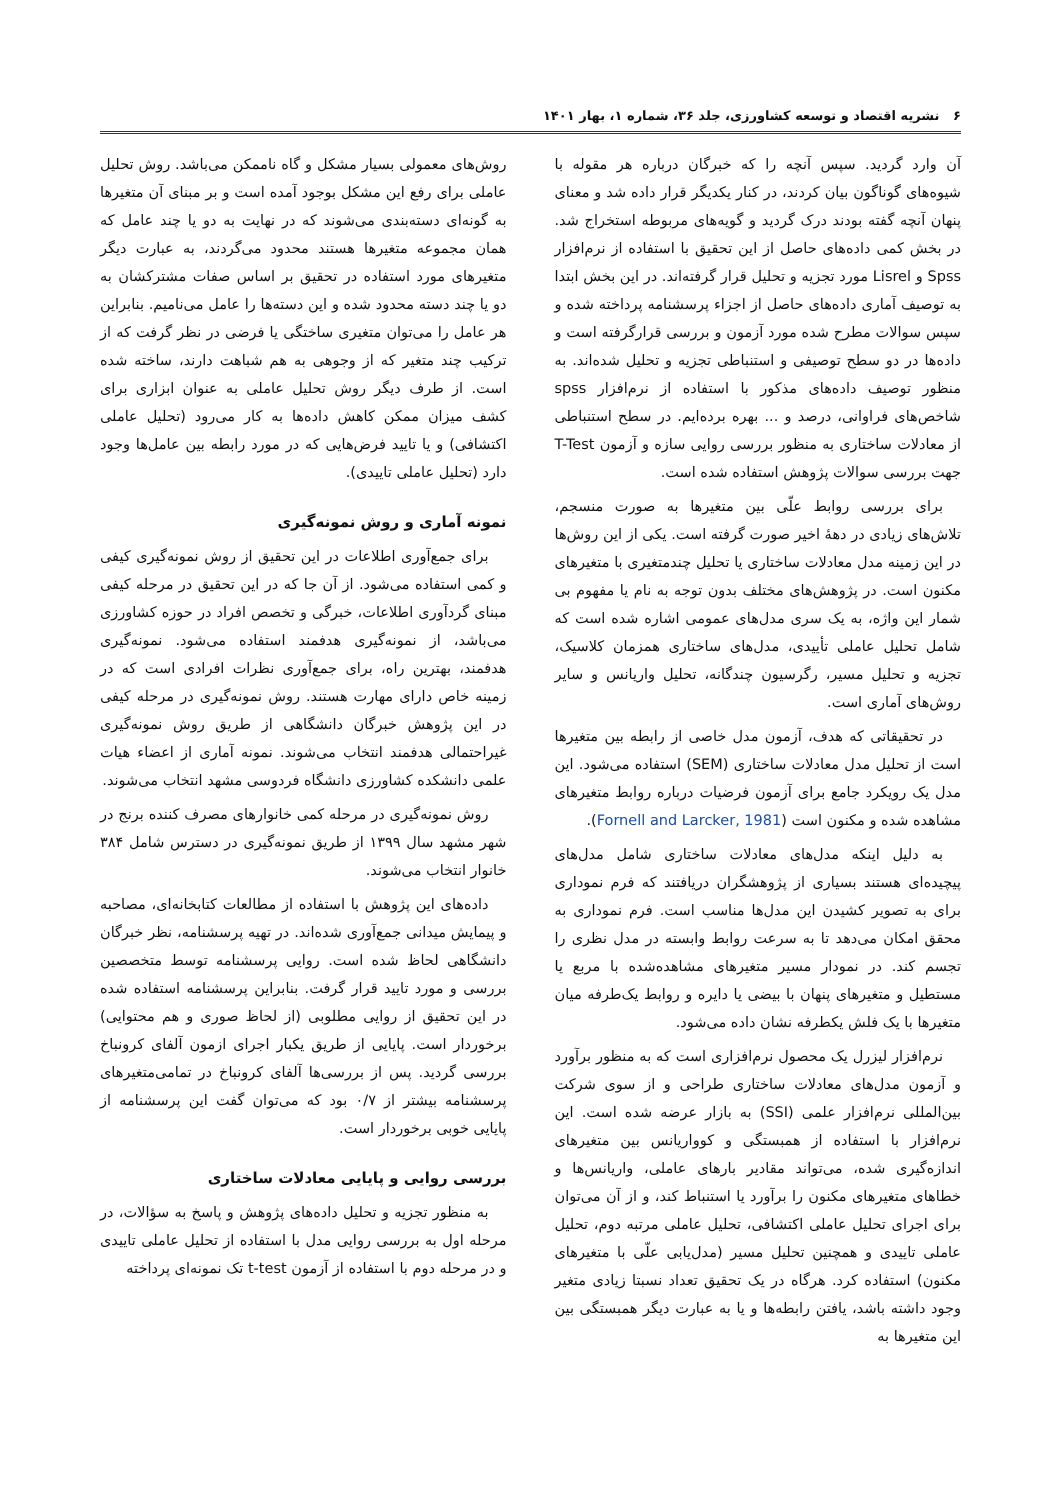۶ نشریه اقتصاد و توسعه کشاورزی، جلد ۳۶، شماره ۱، بهار ۱۴۰۱
آن وارد گردید. سپس آنچه را که خبرگان درباره هر مقوله با شیوه‌های گوناگون بیان کردند، در کنار یکدیگر قرار داده شد و معنای پنهان آنچه گفته بودند درک گردید و گویه‌های مربوطه استخراج شد. در بخش کمی داده‌های حاصل از این تحقیق با استفاده از نرم‌افزار Spss و Lisrel مورد تجزیه و تحلیل قرار گرفته‌اند. در این بخش ابتدا به توصیف آماری داده‌های حاصل از اجزاء پرسشنامه پرداخته شده و سپس سوالات مطرح شده مورد آزمون و بررسی قرارگرفته است و داده‌ها در دو سطح توصیفی و استنباطی تجزیه و تحلیل شده‌اند. به منظور توصیف داده‌های مذکور با استفاده از نرم‌افزار spss شاخص‌های فراوانی، درصد و ... بهره برده‌ایم. در سطح استنباطی از معادلات ساختاری به منظور بررسی روایی سازه و آزمون T-Test جهت بررسی سوالات پژوهش استفاده شده است.
برای بررسی روابط علّی بین متغیرها به صورت منسجم، تلاش‌های زیادی در دههٔ اخیر صورت گرفته است. یکی از این روش‌ها در این زمینه مدل معادلات ساختاری یا تحلیل چندمتغیری با متغیرهای مکنون است. در پژوهش‌های مختلف بدون توجه به نام یا مفهوم بی شمار این واژه، به یک سری مدل‌های عمومی اشاره شده است که شامل تحلیل عاملی تأییدی، مدل‌های ساختاری همزمان کلاسیک، تجزیه و تحلیل مسیر، رگرسیون چندگانه، تحلیل واریانس و سایر روش‌های آماری است.
در تحقیقاتی که هدف، آزمون مدل خاصی از رابطه بین متغیرها است از تحلیل مدل معادلات ساختاری (SEM) استفاده می‌شود. این مدل یک رویکرد جامع برای آزمون فرضیات درباره روابط متغیرهای مشاهده شده و مکنون است (Fornell and Larcker, 1981).
به دلیل اینکه مدل‌های معادلات ساختاری شامل مدل‌های پیچیده‌ای هستند بسیاری از پژوهشگران دریافتند که فرم نموداری برای به تصویر کشیدن این مدل‌ها مناسب است. فرم نموداری به محقق امکان می‌دهد تا به سرعت روابط وابسته در مدل نظری را تجسم کند. در نمودار مسیر متغیرهای مشاهده‌شده با مربع یا مستطیل و متغیرهای پنهان با بیضی یا دایره و روابط یک‌طرفه میان متغیرها با یک فلش یکطرفه نشان داده می‌شود.
نرم‌افزار لیزرل یک محصول نرم‌افزاری است که به منظور برآورد و آزمون مدل‌های معادلات ساختاری طراحی و از سوی شرکت بین‌المللی نرم‌افزار علمی (SSI) به بازار عرضه شده است. این نرم‌افزار با استفاده از همبستگی و کوواریانس بین متغیرهای اندازه‌گیری شده، می‌تواند مقادیر بارهای عاملی، واریانس‌ها و خطاهای متغیرهای مکنون را برآورد یا استنباط کند، و از آن می‌توان برای اجرای تحلیل عاملی اکتشافی، تحلیل عاملی مرتبه دوم، تحلیل عاملی تاییدی و همچنین تحلیل مسیر (مدل‌یابی علّی با متغیرهای مکنون) استفاده کرد. هرگاه در یک تحقیق تعداد نسبتا زیادی متغیر وجود داشته باشد، یافتن رابطه‌ها و یا به عبارت دیگر همبستگی بین این متغیرها به
روش‌های معمولی بسیار مشکل و گاه ناممکن می‌باشد. روش تحلیل عاملی برای رفع این مشکل بوجود آمده است و بر مبنای آن متغیرها به گونه‌ای دسته‌بندی می‌شوند که در نهایت به دو یا چند عامل که همان مجموعه متغیرها هستند محدود می‌گردند، به عبارت دیگر متغیرهای مورد استفاده در تحقیق بر اساس صفات مشترکشان به دو یا چند دسته محدود شده و این دسته‌ها را عامل می‌نامیم. بنابراین هر عامل را می‌توان متغیری ساختگی یا فرضی در نظر گرفت که از ترکیب چند متغیر که از وجوهی به هم شباهت دارند، ساخته شده است. از طرف دیگر روش تحلیل عاملی به عنوان ابزاری برای کشف میزان ممکن کاهش داده‌ها به کار می‌رود (تحلیل عاملی اکتشافی) و یا تایید فرض‌هایی که در مورد رابطه بین عامل‌ها وجود دارد (تحلیل عاملی تاییدی).
نمونه آماری و روش نمونه‌گیری
برای جمع‌آوری اطلاعات در این تحقیق از روش نمونه‌گیری کیفی و کمی استفاده می‌شود. از آن جا که در این تحقیق در مرحله کیفی مبنای گردآوری اطلاعات، خبرگی و تخصص افراد در حوزه کشاورزی می‌باشد، از نمونه‌گیری هدفمند استفاده می‌شود. نمونه‌گیری هدفمند، بهترین راه، برای جمع‌آوری نظرات افرادی است که در زمینه خاص دارای مهارت هستند. روش نمونه‌گیری در مرحله کیفی در این پژوهش خبرگان دانشگاهی از طریق روش نمونه‌گیری غیراحتمالی هدفمند انتخاب می‌شوند. نمونه آماری از اعضاء هیات علمی دانشکده کشاورزی دانشگاه فردوسی مشهد انتخاب می‌شوند.
روش نمونه‌گیری در مرحله کمی خانوارهای مصرف کننده برنج در شهر مشهد سال ۱۳۹۹ از طریق نمونه‌گیری در دسترس شامل ۳۸۴ خانوار انتخاب می‌شوند.
داده‌های این پژوهش با استفاده از مطالعات کتابخانه‌ای، مصاحبه و پیمایش میدانی جمع‌آوری شده‌اند. در تهیه پرسشنامه، نظر خبرگان دانشگاهی لحاظ شده است. روایی پرسشنامه توسط متخصصین بررسی و مورد تایید قرار گرفت. بنابراین پرسشنامه استفاده شده در این تحقیق از روایی مطلوبی (از لحاظ صوری و هم محتوایی) برخوردار است. پایایی از طریق یکبار اجرای ازمون آلفای کرونباخ بررسی گردید. پس از بررسی‌ها آلفای کرونباخ در تمامی‌متغیرهای پرسشنامه بیشتر از ۰/۷ بود که می‌توان گفت این پرسشنامه از پایایی خوبی برخوردار است.
بررسی روایی و پایایی معادلات ساختاری
به منظور تجزیه و تحلیل داده‌های پژوهش و پاسخ به سؤالات، در مرحله اول به بررسی روایی مدل با استفاده از تحلیل عاملی تاییدی و در مرحله دوم با استفاده از آزمون t-test تک نمونه‌ای پرداخته